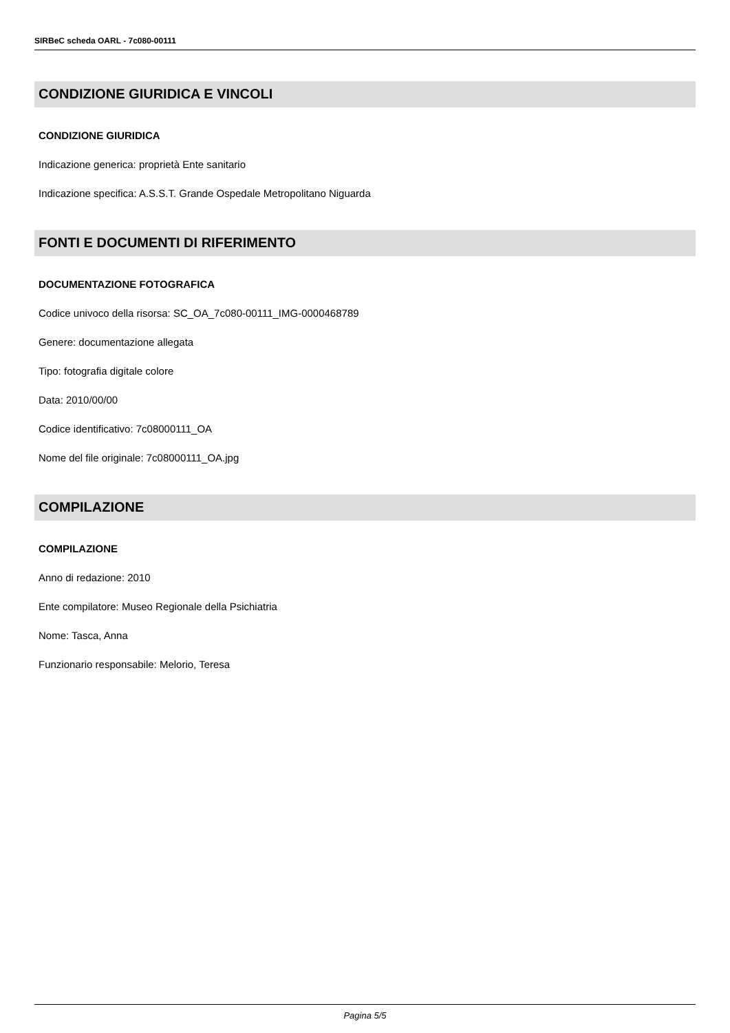SIRBeC scheda OARL - 7c080-00111
CONDIZIONE GIURIDICA E VINCOLI
CONDIZIONE GIURIDICA
Indicazione generica: proprietà Ente sanitario
Indicazione specifica: A.S.S.T. Grande Ospedale Metropolitano Niguarda
FONTI E DOCUMENTI DI RIFERIMENTO
DOCUMENTAZIONE FOTOGRAFICA
Codice univoco della risorsa: SC_OA_7c080-00111_IMG-0000468789
Genere: documentazione allegata
Tipo: fotografia digitale colore
Data: 2010/00/00
Codice identificativo: 7c08000111_OA
Nome del file originale: 7c08000111_OA.jpg
COMPILAZIONE
COMPILAZIONE
Anno di redazione: 2010
Ente compilatore: Museo Regionale della Psichiatria
Nome: Tasca, Anna
Funzionario responsabile: Melorio, Teresa
Pagina 5/5